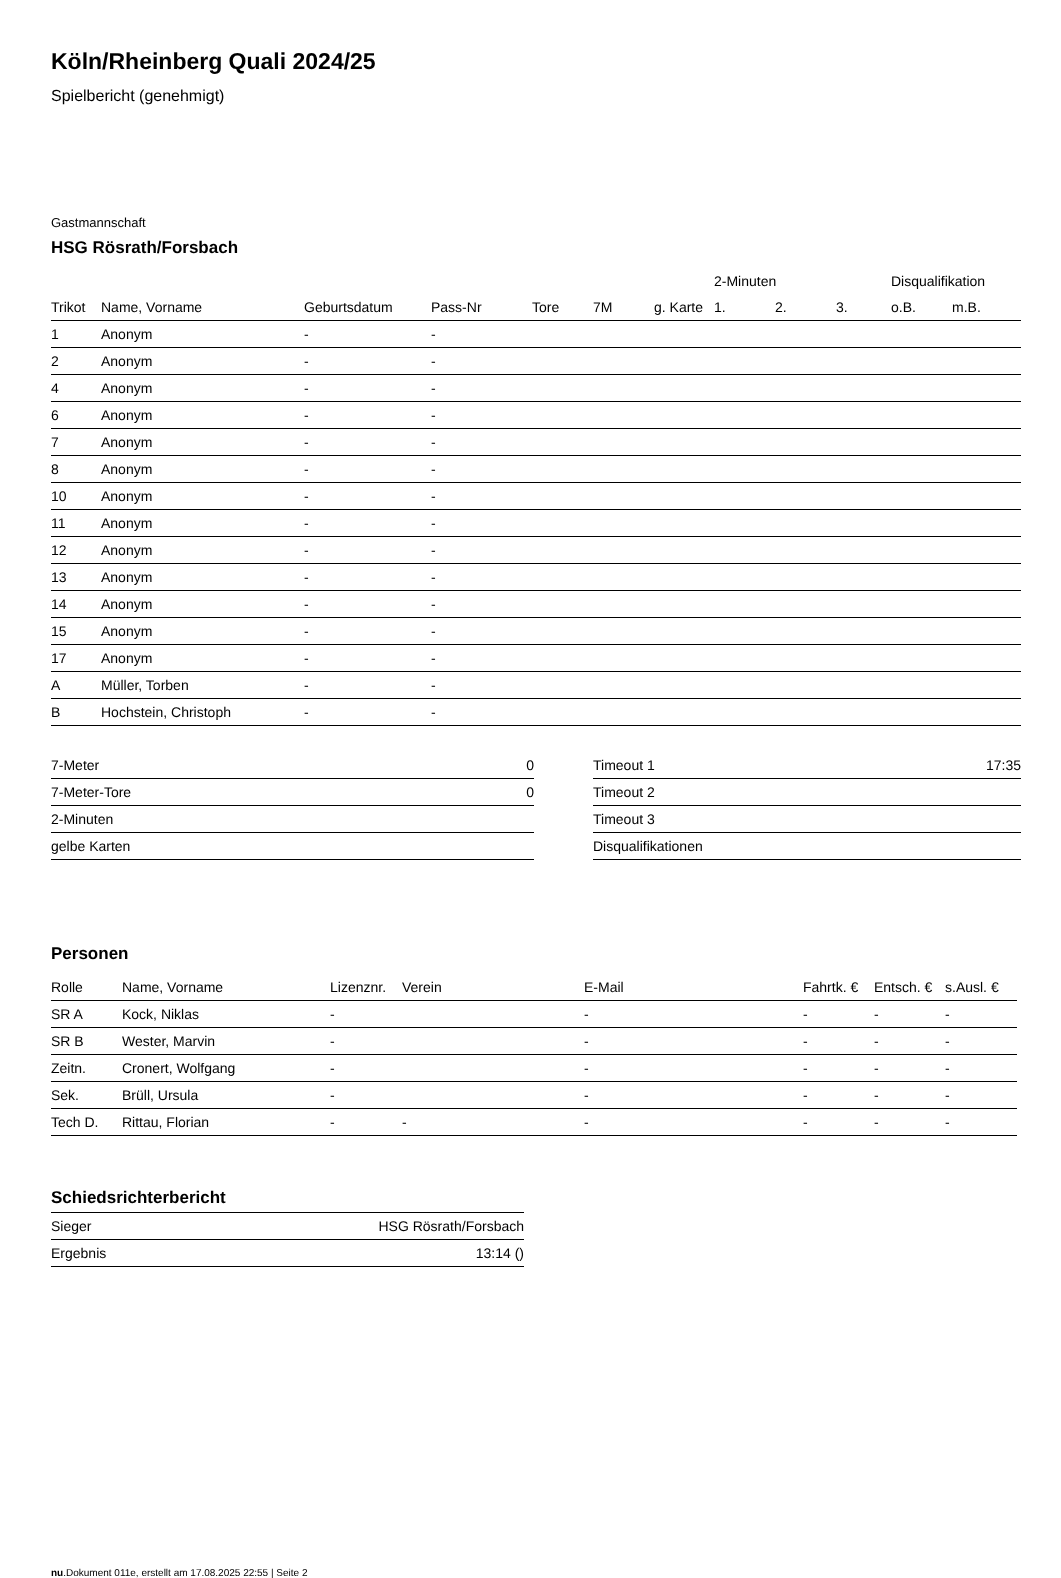Köln/Rheinberg Quali 2024/25
Spielbericht (genehmigt)
Gastmannschaft
HSG Rösrath/Forsbach
| | | | | | | | 2-Minuten | | | Disqualifikation | |
| --- | --- | --- | --- | --- | --- | --- | --- | --- | --- | --- | --- |
| Trikot | Name, Vorname | Geburtsdatum | Pass-Nr | Tore | 7M | g. Karte | 1. | 2. | 3. | o.B. | m.B. |
| 1 | Anonym | - | - | | | | | | | | |
| 2 | Anonym | - | - | | | | | | | | |
| 4 | Anonym | - | - | | | | | | | | |
| 6 | Anonym | - | - | | | | | | | | |
| 7 | Anonym | - | - | | | | | | | | |
| 8 | Anonym | - | - | | | | | | | | |
| 10 | Anonym | - | - | | | | | | | | |
| 11 | Anonym | - | - | | | | | | | | |
| 12 | Anonym | - | - | | | | | | | | |
| 13 | Anonym | - | - | | | | | | | | |
| 14 | Anonym | - | - | | | | | | | | |
| 15 | Anonym | - | - | | | | | | | | |
| 17 | Anonym | - | - | | | | | | | | |
| A | Müller, Torben | - | - | | | | | | | | |
| B | Hochstein, Christoph | - | - | | | | | | | | |
| 7-Meter | 0 |
| 7-Meter-Tore | 0 |
| 2-Minuten | |
| gelbe Karten | |
| Timeout 1 | 17:35 |
| Timeout 2 | |
| Timeout 3 | |
| Disqualifikationen | |
Personen
| Rolle | Name, Vorname | Lizenznr. | Verein | E-Mail | Fahrtk. € | Entsch. € | s.Ausl. € |
| --- | --- | --- | --- | --- | --- | --- | --- |
| SR A | Kock, Niklas | - | | - | - | - | - |
| SR B | Wester, Marvin | - | | - | - | - | - |
| Zeitn. | Cronert, Wolfgang | - | | - | - | - | - |
| Sek. | Brüll, Ursula | - | | - | - | - | - |
| Tech D. | Rittau, Florian | - | - | - | - | - | - |
Schiedsrichterbericht
| Sieger | HSG Rösrath/Forsbach |
| Ergebnis | 13:14 () |
nu.Dokument 011e, erstellt am 17.08.2025 22:55 | Seite 2